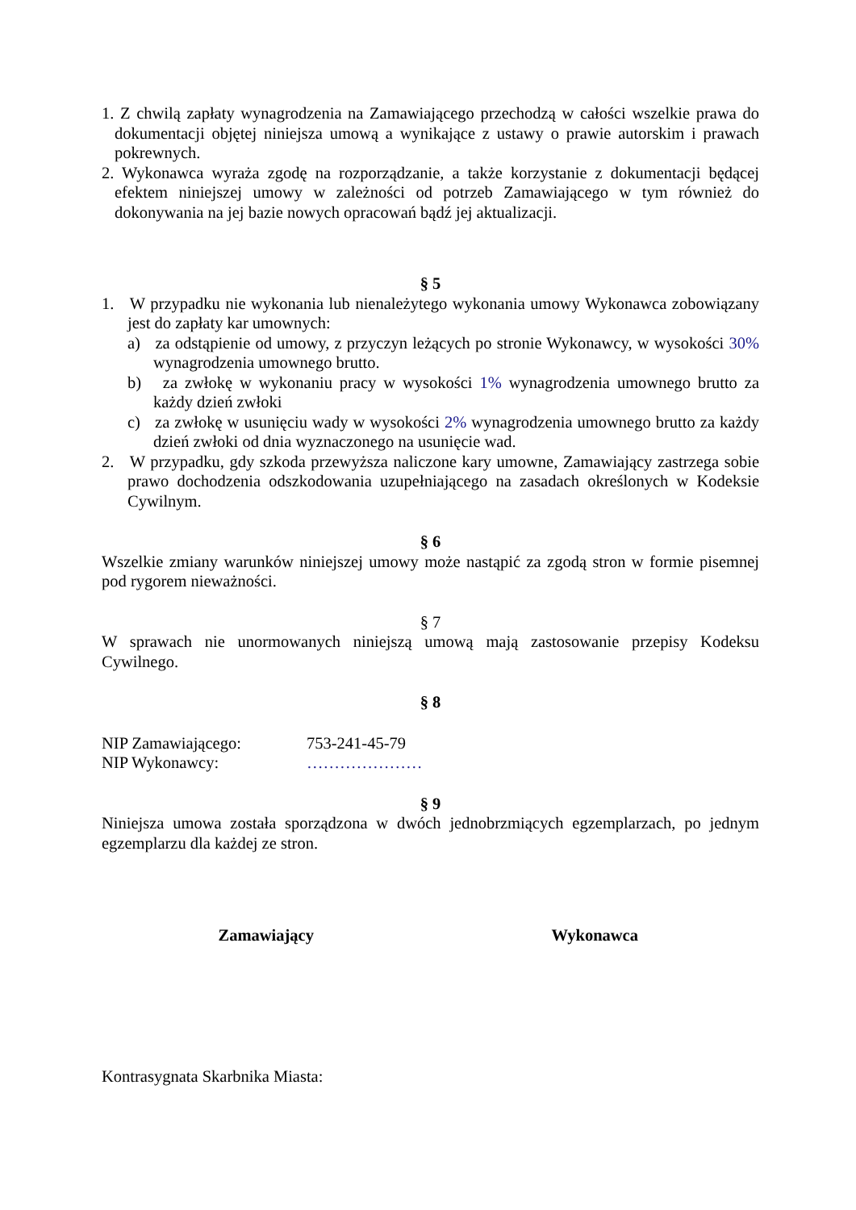1. Z chwilą zapłaty wynagrodzenia na Zamawiającego przechodzą w całości wszelkie prawa do dokumentacji objętej niniejsza umową a wynikające z ustawy o prawie autorskim i prawach pokrewnych.
2. Wykonawca wyraża zgodę na rozporządzanie, a także korzystanie z dokumentacji będącej efektem niniejszej umowy w zależności od potrzeb Zamawiającego w tym również do dokonywania na jej bazie nowych opracowań bądź jej aktualizacji.
§ 5
1. W przypadku nie wykonania lub nienależytego wykonania umowy Wykonawca zobowiązany jest do zapłaty kar umownych:
a) za odstąpienie od umowy, z przyczyn leżących po stronie Wykonawcy, w wysokości 30% wynagrodzenia umownego brutto.
b) za zwłokę w wykonaniu pracy w wysokości 1% wynagrodzenia umownego brutto za każdy dzień zwłoki
c) za zwłokę w usunięciu wady w wysokości 2% wynagrodzenia umownego brutto za każdy dzień zwłoki od dnia wyznaczonego na usunięcie wad.
2. W przypadku, gdy szkoda przewyższa naliczone kary umowne, Zamawiający zastrzega sobie prawo dochodzenia odszkodowania uzupełniającego na zasadach określonych w Kodeksie Cywilnym.
§ 6
Wszelkie zmiany warunków niniejszej umowy może nastąpić za zgodą stron w formie pisemnej pod rygorem nieważności.
§ 7
W sprawach nie unormowanych niniejszą umową mają zastosowanie przepisy Kodeksu Cywilnego.
§ 8
NIP Zamawiającego: 753-241-45-79
NIP Wykonawcy: …………………
§ 9
Niniejsza umowa została sporządzona w dwóch jednobrzmiących egzemplarzach, po jednym egzemplarzu dla każdej ze stron.
Zamawiający Wykonawca
Kontrasygnata Skarbnika Miasta: